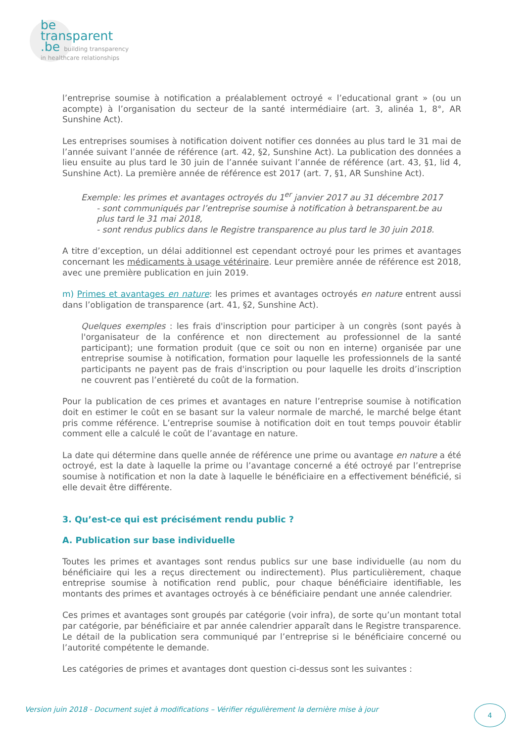be
transparent
.be building transparency
in healthcare relationships
l’entreprise soumise à notification a préalablement octroyé « l’educational grant » (ou un acompte) à l’organisation du secteur de la santé intermédiaire (art. 3, alinéa 1, 8°, AR Sunshine Act).
Les entreprises soumises à notification doivent notifier ces données au plus tard le 31 mai de l’année suivant l’année de référence (art. 42, §2, Sunshine Act). La publication des données a lieu ensuite au plus tard le 30 juin de l’année suivant l’année de référence (art. 43, §1, lid 4, Sunshine Act). La première année de référence est 2017 (art. 7, §1, AR Sunshine Act).
Exemple: les primes et avantages octroyés du 1<sup>er</sup> janvier 2017 au 31 décembre 2017
- sont communiqués par l’entreprise soumise à notification à betransparent.be au plus tard le 31 mai 2018,
- sont rendus publics dans le Registre transparence au plus tard le 30 juin 2018.
A titre d’exception, un délai additionnel est cependant octroyé pour les primes et avantages concernant les médicaments à usage vétérinaire. Leur première année de référence est 2018, avec une première publication en juin 2019.
m) Primes et avantages en nature: les primes et avantages octroyés en nature entrent aussi dans l’obligation de transparence (art. 41, §2, Sunshine Act).
Quelques exemples : les frais d'inscription pour participer à un congrès (sont payés à l'organisateur de la conférence et non directement au professionnel de la santé participant); une formation produit (que ce soit ou non en interne) organisée par une entreprise soumise à notification, formation pour laquelle les professionnels de la santé participants ne payent pas de frais d'inscription ou pour laquelle les droits d’inscription ne couvrent pas l’entièreté du coût de la formation.
Pour la publication de ces primes et avantages en nature l’entreprise soumise à notification doit en estimer le coût en se basant sur la valeur normale de marché, le marché belge étant pris comme référence. L’entreprise soumise à notification doit en tout temps pouvoir établir comment elle a calculé le coût de l’avantage en nature.
La date qui détermine dans quelle année de référence une prime ou avantage en nature a été octroyé, est la date à laquelle la prime ou l’avantage concerné a été octroyé par l’entreprise soumise à notification et non la date à laquelle le bénéficiaire en a effectivement bénéficié, si elle devait être différente.
3. Qu’est-ce qui est précisément rendu public ?
A. Publication sur base individuelle
Toutes les primes et avantages sont rendus publics sur une base individuelle (au nom du bénéficiaire qui les a reçus directement ou indirectement). Plus particulièrement, chaque entreprise soumise à notification rend public, pour chaque bénéficiaire identifiable, les montants des primes et avantages octroyés à ce bénéficiaire pendant une année calendrier.
Ces primes et avantages sont groupés par catégorie (voir infra), de sorte qu’un montant total par catégorie, par bénéficiaire et par année calendrier apparaît dans le Registre transparence. Le détail de la publication sera communiqué par l’entreprise si le bénéficiaire concerné ou l’autorité compétente le demande.
Les catégories de primes et avantages dont question ci-dessus sont les suivantes :
Version juin 2018 - Document sujet à modifications – Vérifier régulièrement la dernière mise à jour
4